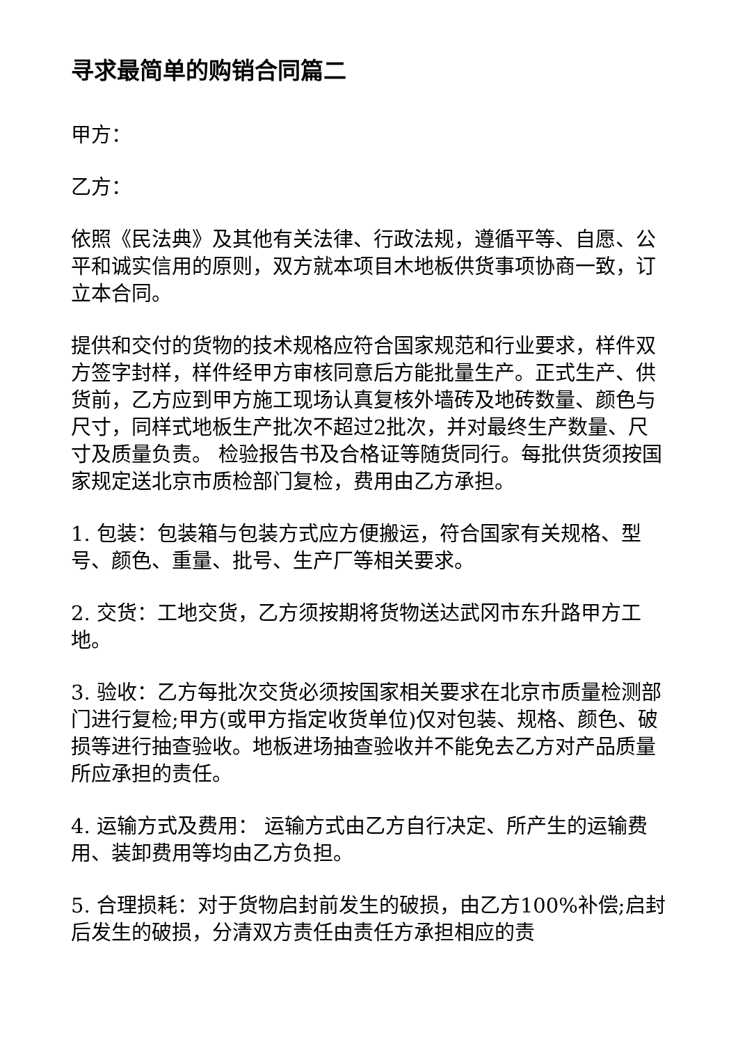寻求最简单的购销合同篇二
甲方：
乙方：
依照《民法典》及其他有关法律、行政法规，遵循平等、自愿、公平和诚实信用的原则，双方就本项目木地板供货事项协商一致，订立本合同。
提供和交付的货物的技术规格应符合国家规范和行业要求，样件双方签字封样，样件经甲方审核同意后方能批量生产。正式生产、供货前，乙方应到甲方施工现场认真复核外墙砖及地砖数量、颜色与尺寸，同样式地板生产批次不超过2批次，并对最终生产数量、尺寸及质量负责。 检验报告书及合格证等随货同行。每批供货须按国家规定送北京市质检部门复检，费用由乙方承担。
1. 包装：包装箱与包装方式应方便搬运，符合国家有关规格、型号、颜色、重量、批号、生产厂等相关要求。
2. 交货：工地交货，乙方须按期将货物送达武冈市东升路甲方工地。
3. 验收：乙方每批次交货必须按国家相关要求在北京市质量检测部门进行复检;甲方(或甲方指定收货单位)仅对包装、规格、颜色、破损等进行抽查验收。地板进场抽查验收并不能免去乙方对产品质量所应承担的责任。
4. 运输方式及费用： 运输方式由乙方自行决定、所产生的运输费用、装卸费用等均由乙方负担。
5. 合理损耗：对于货物启封前发生的破损，由乙方100%补偿;启封后发生的破损，分清双方责任由责任方承担相应的责